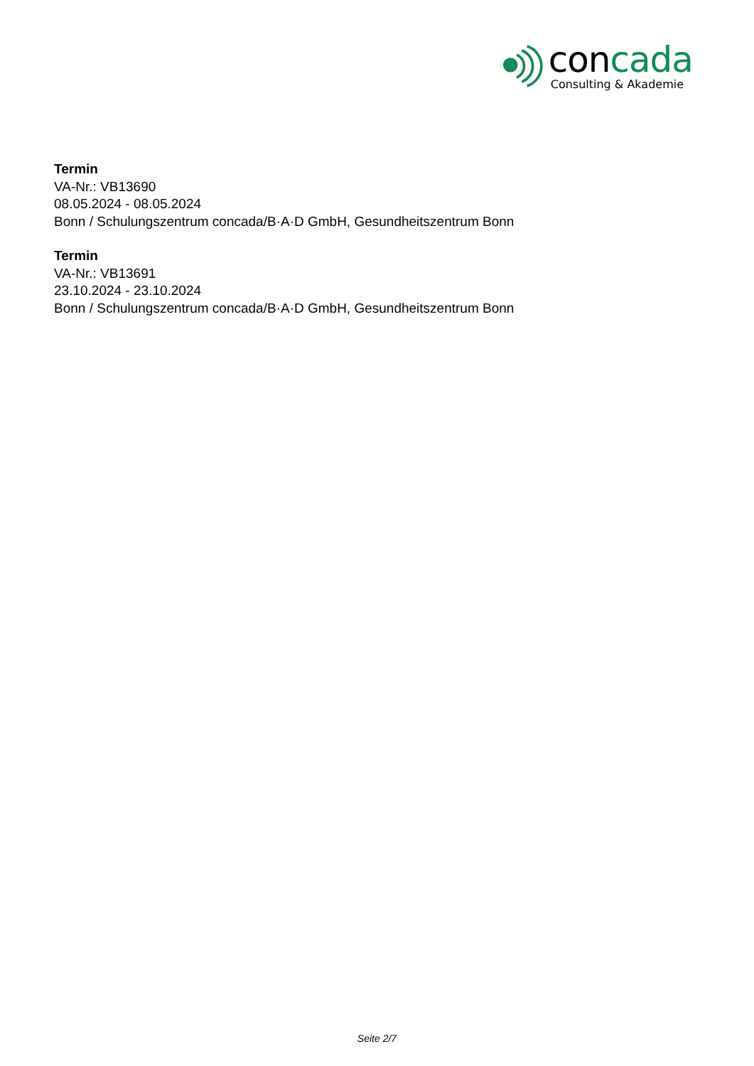con cada
Consulting & Akademie
Termin
VA-Nr.: VB13690
08.05.2024 - 08.05.2024
Bonn / Schulungszentrum concada/B·A·D GmbH, Gesundheitszentrum Bonn
Termin
VA-Nr.: VB13691
23.10.2024 - 23.10.2024
Bonn / Schulungszentrum concada/B·A·D GmbH, Gesundheitszentrum Bonn
Seite 2/7